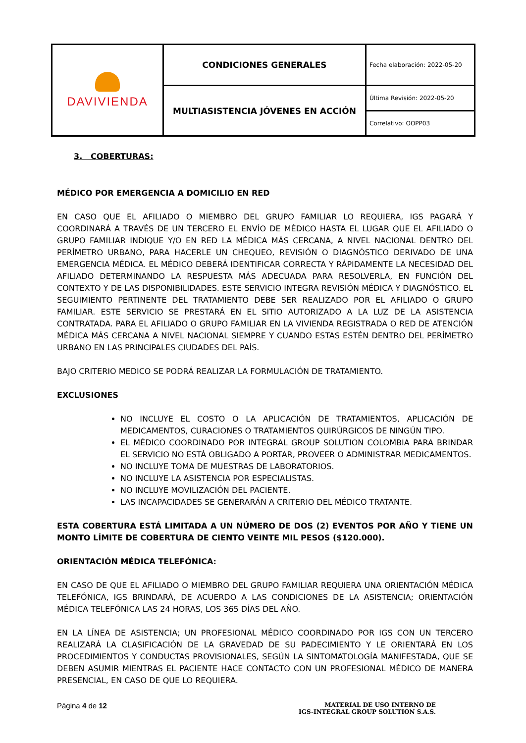| DAVIVIENDA | CONDICIONES GENERALES | Fecha elaboración: 2022-05-20 |
| | MULTIASISTENCIA JÓVENES EN ACCIÓN | Última Revisión: 2022-05-20 |
| | | Correlativo: OOPP03 |
3. COBERTURAS:
MÉDICO POR EMERGENCIA A DOMICILIO EN RED
EN CASO QUE EL AFILIADO O MIEMBRO DEL GRUPO FAMILIAR LO REQUIERA, IGS PAGARÁ Y COORDINARÁ A TRAVÉS DE UN TERCERO EL ENVÍO DE MÉDICO HASTA EL LUGAR QUE EL AFILIADO O GRUPO FAMILIAR INDIQUE Y/O EN RED LA MÉDICA MÁS CERCANA, A NIVEL NACIONAL DENTRO DEL PERÍMETRO URBANO, PARA HACERLE UN CHEQUEO, REVISIÓN O DIAGNÓSTICO DERIVADO DE UNA EMERGENCIA MÉDICA. EL MÉDICO DEBERÁ IDENTIFICAR CORRECTA Y RÁPIDAMENTE LA NECESIDAD DEL AFILIADO DETERMINANDO LA RESPUESTA MÁS ADECUADA PARA RESOLVERLA, EN FUNCIÓN DEL CONTEXTO Y DE LAS DISPONIBILIDADES. ESTE SERVICIO INTEGRA REVISIÓN MÉDICA Y DIAGNÓSTICO. EL SEGUIMIENTO PERTINENTE DEL TRATAMIENTO DEBE SER REALIZADO POR EL AFILIADO O GRUPO FAMILIAR. ESTE SERVICIO SE PRESTARÁ EN EL SITIO AUTORIZADO A LA LUZ DE LA ASISTENCIA CONTRATADA. PARA EL AFILIADO O GRUPO FAMILIAR EN LA VIVIENDA REGISTRADA O RED DE ATENCIÓN MÉDICA MÁS CERCANA A NIVEL NACIONAL SIEMPRE Y CUANDO ESTAS ESTÉN DENTRO DEL PERÍMETRO URBANO EN LAS PRINCIPALES CIUDADES DEL PAÍS.
BAJO CRITERIO MEDICO SE PODRÁ REALIZAR LA FORMULACIÓN DE TRATAMIENTO.
EXCLUSIONES
NO INCLUYE EL COSTO O LA APLICACIÓN DE TRATAMIENTOS, APLICACIÓN DE MEDICAMENTOS, CURACIONES O TRATAMIENTOS QUIRÚRGICOS DE NINGÚN TIPO.
EL MÉDICO COORDINADO POR INTEGRAL GROUP SOLUTION COLOMBIA PARA BRINDAR EL SERVICIO NO ESTÁ OBLIGADO A PORTAR, PROVEER O ADMINISTRAR MEDICAMENTOS.
NO INCLUYE TOMA DE MUESTRAS DE LABORATORIOS.
NO INCLUYE LA ASISTENCIA POR ESPECIALISTAS.
NO INCLUYE MOVILIZACIÓN DEL PACIENTE.
LAS INCAPACIDADES SE GENERARÁN A CRITERIO DEL MÉDICO TRATANTE.
ESTA COBERTURA ESTÁ LIMITADA A UN NÚMERO DE DOS (2) EVENTOS POR AÑO Y TIENE UN MONTO LÍMITE DE COBERTURA DE CIENTO VEINTE MIL PESOS ($120.000).
ORIENTACIÓN MÉDICA TELEFÓNICA:
EN CASO DE QUE EL AFILIADO O MIEMBRO DEL GRUPO FAMILIAR REQUIERA UNA ORIENTACIÓN MÉDICA TELEFÓNICA, IGS BRINDARÁ, DE ACUERDO A LAS CONDICIONES DE LA ASISTENCIA; ORIENTACIÓN MÉDICA TELEFÓNICA LAS 24 HORAS, LOS 365 DÍAS DEL AÑO.
EN LA LÍNEA DE ASISTENCIA; UN PROFESIONAL MÉDICO COORDINADO POR IGS CON UN TERCERO REALIZARÁ LA CLASIFICACIÓN DE LA GRAVEDAD DE SU PADECIMIENTO Y LE ORIENTARÁ EN LOS PROCEDIMIENTOS Y CONDUCTAS PROVISIONALES, SEGÚN LA SINTOMATOLOGÍA MANIFESTADA, QUE SE DEBEN ASUMIR MIENTRAS EL PACIENTE HACE CONTACTO CON UN PROFESIONAL MÉDICO DE MANERA PRESENCIAL, EN CASO DE QUE LO REQUIERA.
Página 4 de 12
MATERIAL DE USO INTERNO DE
IGS-INTEGRAL GROUP SOLUTION S.A.S.